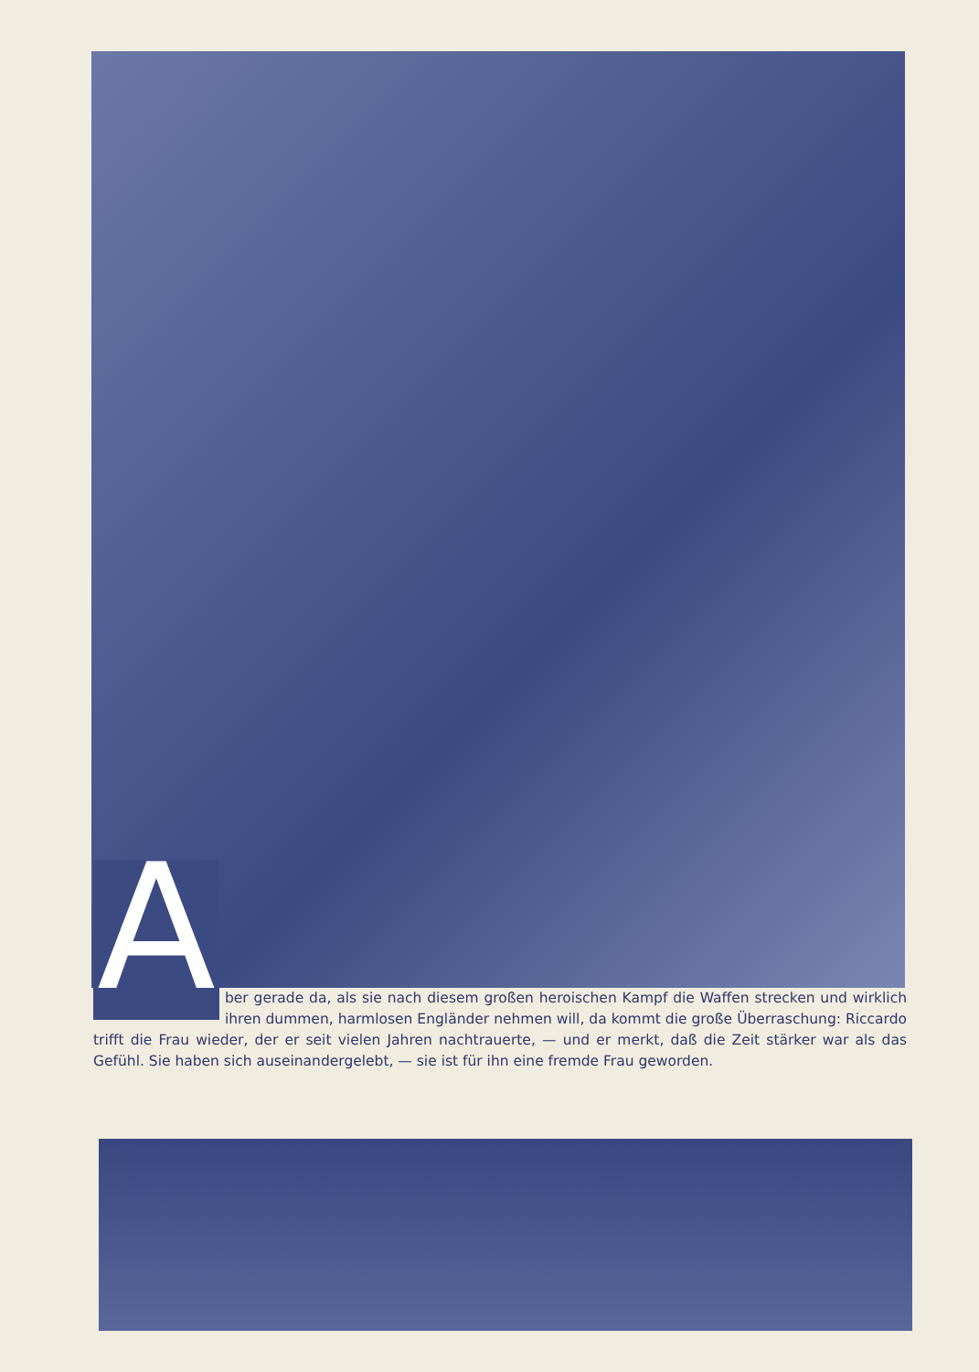Aber gerade da, als sie nach diesem großen heroischen Kampf die Waffen strecken und wirklich ihren dummen, harmlosen Engländer nehmen will, da kommt die große Überraschung: Riccardo trifft die Frau wieder, der er seit vielen Jahren nachtrauerte, — und er merkt, daß die Zeit stärker war als das Gefühl. Sie haben sich auseinandergelebt, — sie ist für ihn eine fremde Frau geworden.